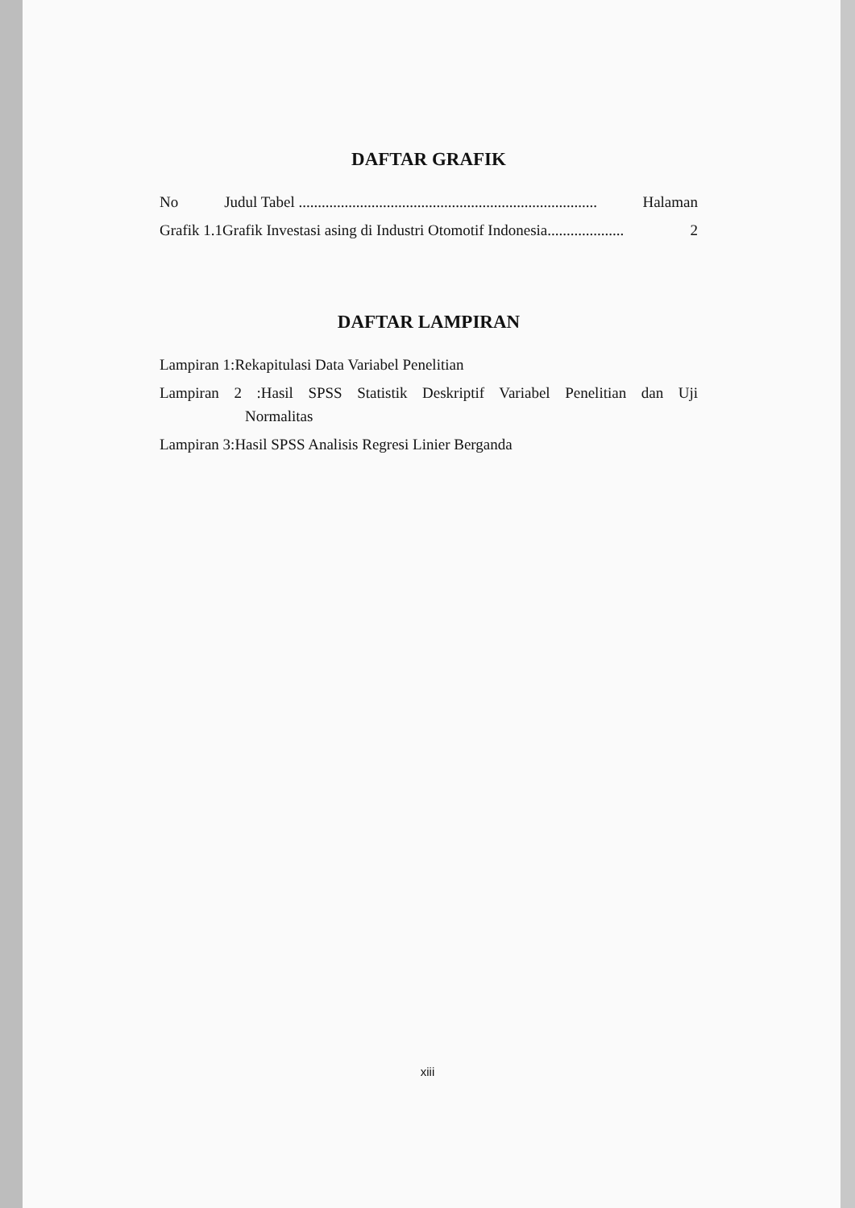DAFTAR GRAFIK
No Judul Tabel .............................................................................. Halaman
Grafik 1.1Grafik Investasi asing di Industri Otomotif Indonesia.................... 2
DAFTAR LAMPIRAN
Lampiran 1:Rekapitulasi Data Variabel Penelitian
Lampiran 2 :Hasil SPSS Statistik Deskriptif Variabel Penelitian dan Uji
Normalitas
Lampiran 3:Hasil SPSS Analisis Regresi Linier Berganda
xiii